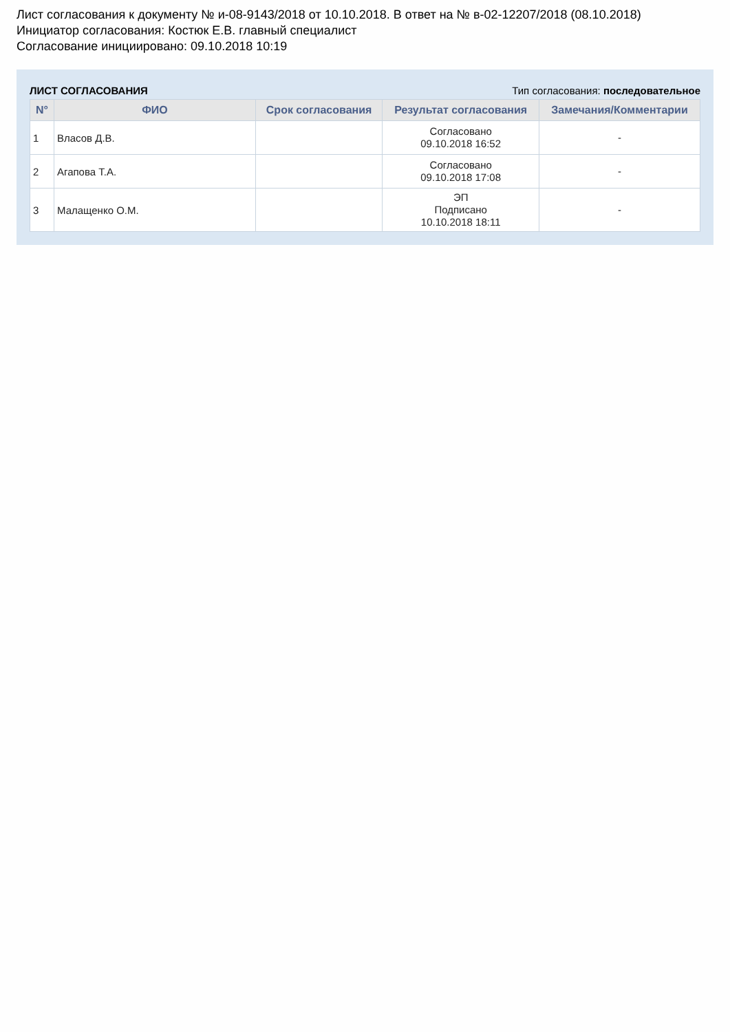Лист согласования к документу № и-08-9143/2018 от 10.10.2018. В ответ на № в-02-12207/2018 (08.10.2018)
Инициатор согласования: Костюк Е.В. главный специалист
Согласование инициировано: 09.10.2018 10:19
ЛИСТ СОГЛАСОВАНИЯ Тип согласования: последовательное
| N° | ФИО | Срок согласования | Результат согласования | Замечания/Комментарии |
| --- | --- | --- | --- | --- |
| 1 | Власов Д.В. | | Согласовано 09.10.2018 16:52 | - |
| 2 | Агапова Т.А. | | Согласовано 09.10.2018 17:08 | - |
| 3 | Малащенко О.М. | | ЭП Подписано 10.10.2018 18:11 | - |